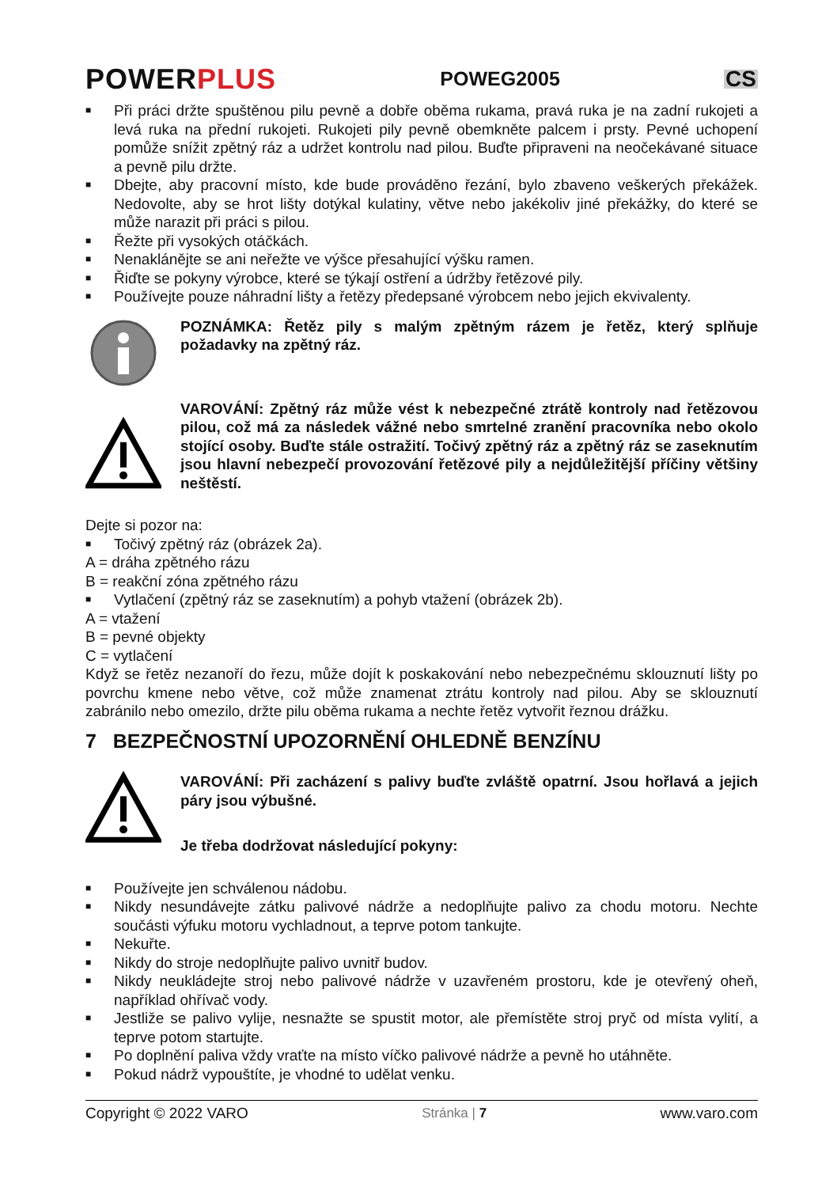POWERPLUS
POWEG2005
CS
■ Při práci držte spuštěnou pilu pevně a dobře oběma rukama, pravá ruka je na zadní rukojeti a levá ruka na přední rukojeti. Rukojeti pily pevně obemkněte palcem i prsty. Pevné uchopení pomůže snížit zpětný ráz a udržet kontrolu nad pilou. Buďte připraveni na neočekávané situace a pevně pilu držte.
■ Dbejte, aby pracovní místo, kde bude prováděno řezání, bylo zbaveno veškerých překážek. Nedovolte, aby se hrot lišty dotýkal kulatiny, větve nebo jakékoliv jiné překážky, do které se může narazit při práci s pilou.
■ Řežte při vysokých otáčkách.
■ Nenaklánějte se ani neřežte ve výšce přesahující výšku ramen.
■ Řiďte se pokyny výrobce, které se týkají ostření a údržby řetězové pily.
■ Používejte pouze náhradní lišty a řetězy předepsané výrobcem nebo jejich ekvivalenty.
POZNÁMKA: Řetěz pily s malým zpětným rázem je řetěz, který splňuje požadavky na zpětný ráz.
VAROVÁNÍ: Zpětný ráz může vést k nebezpečné ztrátě kontroly nad řetězovou pilou, což má za následek vážné nebo smrtelné zranění pracovníka nebo okolo stojící osoby. Buďte stále ostražití. Točivý zpětný ráz a zpětný ráz se zaseknutím jsou hlavní nebezpečí provozování řetězové pily a nejdůležitější příčiny většiny neštěstí.
Dejte si pozor na:
■ Točivý zpětný ráz (obrázek 2a).
A = dráha zpětného rázu
B = reakční zóna zpětného rázu
■ Vytlačení (zpětný ráz se zaseknutím) a pohyb vtažení (obrázek 2b).
A = vtažení
B = pevné objekty
C = vytlačení
Když se řetěz nezanoří do řezu, může dojít k poskakování nebo nebezpečnému sklouznutí lišty po povrchu kmene nebo větve, což může znamenat ztrátu kontroly nad pilou. Aby se sklouznutí zabránilo nebo omezilo, držte pilu oběma rukama a nechte řetěz vytvořit řeznou drážku.
7 BEZPEČNOSTNÍ UPOZORNĚNÍ OHLEDNĚ BENZÍNU
VAROVÁNÍ: Při zacházení s palivy buďte zvláště opatrní. Jsou hořlavá a jejich páry jsou výbušné.
Je třeba dodržovat následující pokyny:
■ Používejte jen schválenou nádobu.
■ Nikdy nesundávejte zátku palivové nádrže a nedoplňujte palivo za chodu motoru. Nechte součásti výfuku motoru vychladnout, a teprve potom tankujte.
■ Nekuřte.
■ Nikdy do stroje nedoplňujte palivo uvnitř budov.
■ Nikdy neukládejte stroj nebo palivové nádrže v uzavřeném prostoru, kde je otevřený oheň, například ohřívač vody.
■ Jestliže se palivo vylije, nesnažte se spustit motor, ale přemístěte stroj pryč od místa vylití, a teprve potom startujte.
■ Po doplnění paliva vždy vraťte na místo víčko palivové nádrže a pevně ho utáhněte.
■ Pokud nádrž vypouštíte, je vhodné to udělat venku.
Copyright © 2022 VARO Stránka | 7 www.varo.com